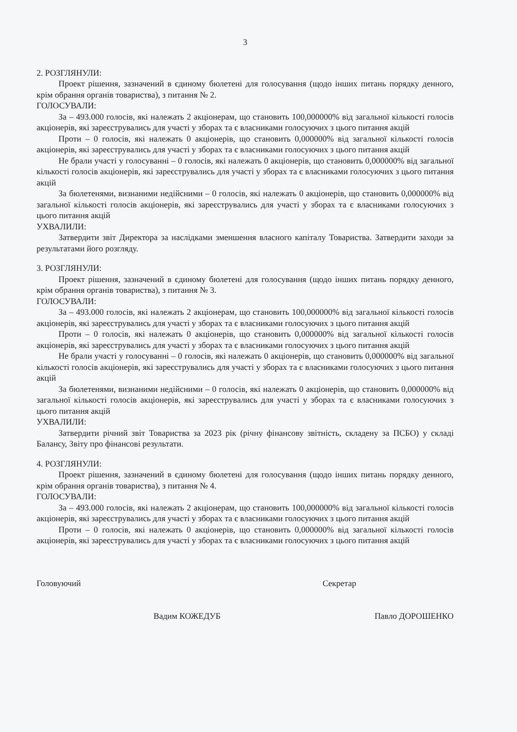3
2. РОЗГЛЯНУЛИ:
Проект рішення, зазначений в єдиному бюлетені для голосування (щодо інших питань порядку денного, крім обрання органів товариства), з питання № 2.
ГОЛОСУВАЛИ:
За – 493.000 голосів, які належать 2 акціонерам, що становить 100,000000% від загальної кількості голосів акціонерів, які зареєструвались для участі у зборах та є власниками голосуючих з цього питання акцій
Проти – 0 голосів, які належать 0 акціонерів, що становить 0,000000% від загальної кількості голосів акціонерів, які зареєструвались для участі у зборах та є власниками голосуючих з цього питання акцій
Не брали участі у голосуванні – 0 голосів, які належать 0 акціонерів, що становить 0,000000% від загальної кількості голосів акціонерів, які зареєструвались для участі у зборах та є власниками голосуючих з цього питання акцій
За бюлетенями, визнаними недійсними – 0 голосів, які належать 0 акціонерів, що становить 0,000000% від загальної кількості голосів акціонерів, які зареєструвались для участі у зборах та є власниками голосуючих з цього питання акцій
УХВАЛИЛИ:
Затвердити звіт Директора за наслідками зменшення власного капіталу Товариства. Затвердити заходи за результатами його розгляду.
3. РОЗГЛЯНУЛИ:
Проект рішення, зазначений в єдиному бюлетені для голосування (щодо інших питань порядку денного, крім обрання органів товариства), з питання № 3.
ГОЛОСУВАЛИ:
За – 493.000 голосів, які належать 2 акціонерам, що становить 100,000000% від загальної кількості голосів акціонерів, які зареєструвались для участі у зборах та є власниками голосуючих з цього питання акцій
Проти – 0 голосів, які належать 0 акціонерів, що становить 0,000000% від загальної кількості голосів акціонерів, які зареєструвались для участі у зборах та є власниками голосуючих з цього питання акцій
Не брали участі у голосуванні – 0 голосів, які належать 0 акціонерів, що становить 0,000000% від загальної кількості голосів акціонерів, які зареєструвались для участі у зборах та є власниками голосуючих з цього питання акцій
За бюлетенями, визнаними недійсними – 0 голосів, які належать 0 акціонерів, що становить 0,000000% від загальної кількості голосів акціонерів, які зареєструвались для участі у зборах та є власниками голосуючих з цього питання акцій
УХВАЛИЛИ:
Затвердити річний звіт Товариства за 2023 рік (річну фінансову звітність, складену за ПСБО) у складі Балансу, Звіту про фінансові результати.
4. РОЗГЛЯНУЛИ:
Проект рішення, зазначений в єдиному бюлетені для голосування (щодо інших питань порядку денного, крім обрання органів товариства), з питання № 4.
ГОЛОСУВАЛИ:
За – 493.000 голосів, які належать 2 акціонерам, що становить 100,000000% від загальної кількості голосів акціонерів, які зареєструвались для участі у зборах та є власниками голосуючих з цього питання акцій
Проти – 0 голосів, які належать 0 акціонерів, що становить 0,000000% від загальної кількості голосів акціонерів, які зареєструвались для участі у зборах та є власниками голосуючих з цього питання акцій
Головуючий Секретар
Вадим КОЖЕДУБ Павло ДОРОШЕНКО